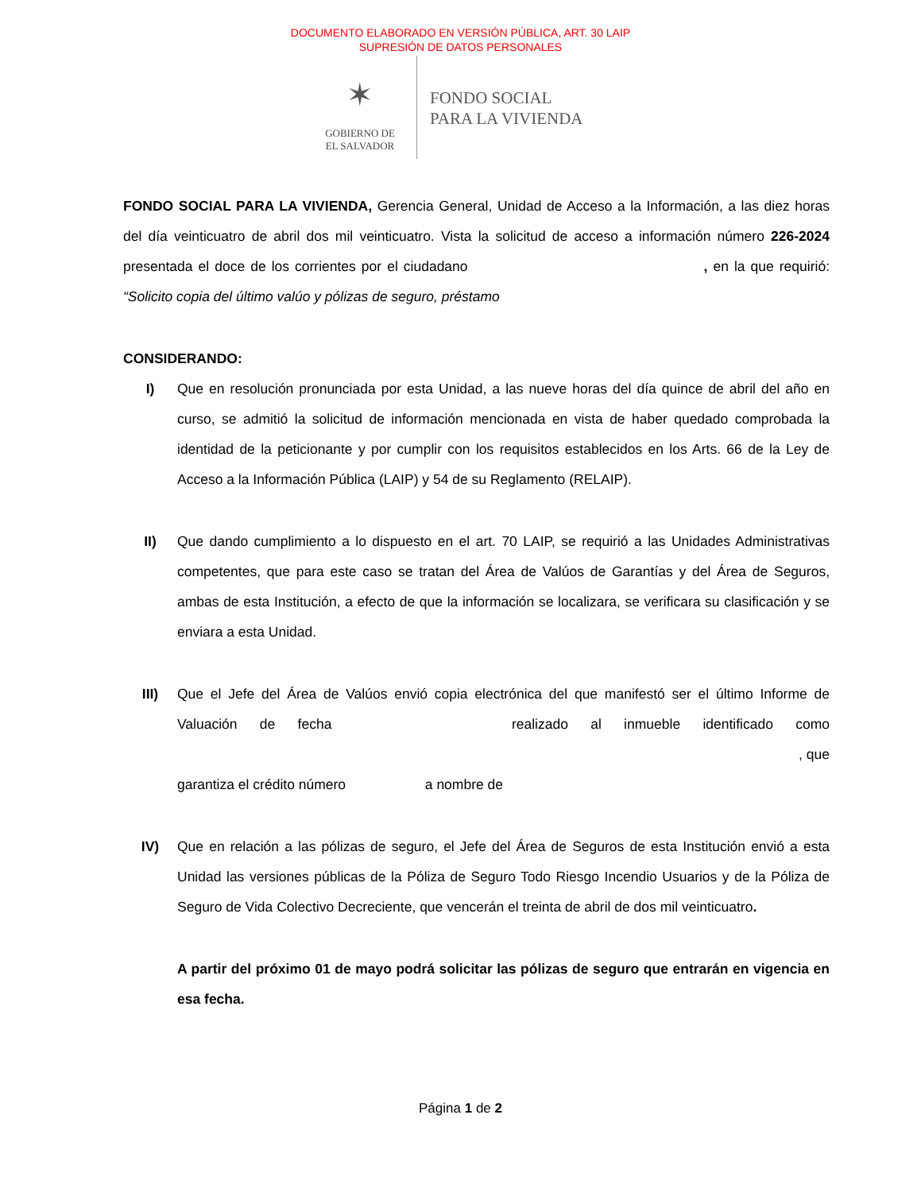DOCUMENTO ELABORADO EN VERSIÓN PÚBLICA, ART. 30 LAIP
SUPRESIÓN DE DATOS PERSONALES
✶
GOBIERNO DE
EL SALVADOR
FONDO SOCIAL
PARA LA VIVIENDA
FONDO SOCIAL PARA LA VIVIENDA, Gerencia General, Unidad de Acceso a la Información, a las diez horas del día veinticuatro de abril dos mil veinticuatro. Vista la solicitud de acceso a información número 226-2024 presentada el doce de los corrientes por el ciudadano , en la que requirió: “Solicito copia del último valúo y pólizas de seguro, préstamo
CONSIDERANDO:
I) Que en resolución pronunciada por esta Unidad, a las nueve horas del día quince de abril del año en curso, se admitió la solicitud de información mencionada en vista de haber quedado comprobada la identidad de la peticionante y por cumplir con los requisitos establecidos en los Arts. 66 de la Ley de Acceso a la Información Pública (LAIP) y 54 de su Reglamento (RELAIP).
II) Que dando cumplimiento a lo dispuesto en el art. 70 LAIP, se requirió a las Unidades Administrativas competentes, que para este caso se tratan del Área de Valúos de Garantías y del Área de Seguros, ambas de esta Institución, a efecto de que la información se localizara, se verificara su clasificación y se enviara a esta Unidad.
III) Que el Jefe del Área de Valúos envió copia electrónica del que manifestó ser el último Informe de Valuación de fecha realizado al inmueble identificado como , que garantiza el crédito número a nombre de
IV) Que en relación a las pólizas de seguro, el Jefe del Área de Seguros de esta Institución envió a esta Unidad las versiones públicas de la Póliza de Seguro Todo Riesgo Incendio Usuarios y de la Póliza de Seguro de Vida Colectivo Decreciente, que vencerán el treinta de abril de dos mil veinticuatro.
A partir del próximo 01 de mayo podrá solicitar las pólizas de seguro que entrarán en vigencia en esa fecha.
Página 1 de 2